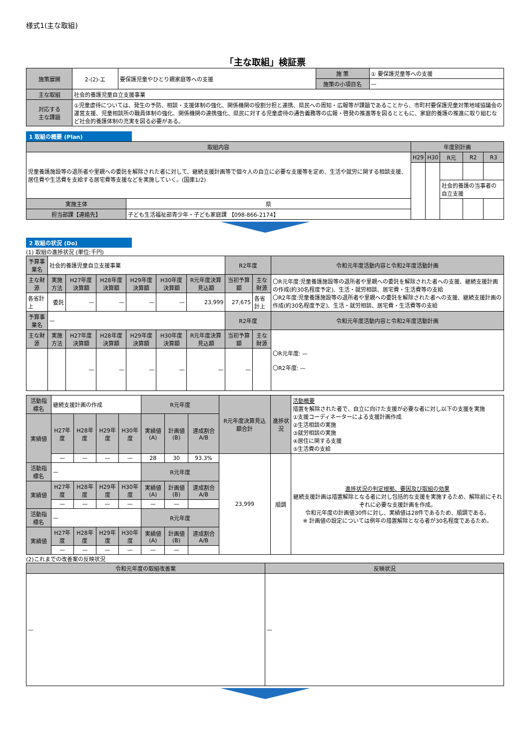様式1(主な取組)
「主な取組」検証票
| 施策展開 | 2-(2)-エ | 要保護児童やひとり親家庭等への支援 | 施 策 | ① 要保護児童等への支援 |
| | | | 施策の小項目名 | — |
| 主な取組 | 社会的養護児童自立支援事業 | | | |
| 対応する 主な課題 | ①児童虐待については、発生の予防、相談・支援体制の強化、関係機関の役割分担と連携、県民への周知・広報等が課題であることから、市町村要保護児童対策地域協議会の運営支援、児童相談所の職員体制の強化、関係機関の連携強化、県民に対する児童虐待の通告義務等の広報・啓発の推進等を図るとともに、家庭的養護の推進に取り組むなど社会的養護体制の充実を図る必要がある。 | | | |
1 取組の概要 (Plan)
| 取組内容 | | 年度別計画 | | | | |
| --- | --- | --- | --- | --- | --- | --- |
| 児童養護施設等の退所者や里親への委託を解除された者に対して、継続支援計画等で個々人の自立に必要な支援等を定め、生活や就労に関する相談支援、居住費や生活費を支給する居宅費等支援などを実施していく。(国庫1/2) | | H29 | H30 | R元 | R2 | R3 |
| | | | | 社会的養護の当事者の自立支援 | | |
| 実施主体 | 県 | | | | | |
| 担当部課【連絡先】 | 子ども生活福祉部青少年・子ども家庭課 【098-866-2174】 | | | | | |
2 取組の状況 (Do)
(1) 取組の進捗状況 (単位:千円)
| 予算事業名 | 社会的養護児童自立支援事業 | | | | | | R2年度 | | 令和元年度活動内容と令和2年度活動計画 |
| 主な財源 | 実施方法 | H27年度決算額 | H28年度決算額 | H29年度決算額 | H30年度決算額 | R元年度決算見込額 | 当初予算額 | 主な財源 | 〇R元年度:児童養護施設等の退所者や里親への委託を解除された者への支援、継続支援計画の作成(約30名程度予定)、生活・就労相談、居宅費・生活費等の支給 〇R2年度:児童養護施設等の退所者や里親への委託を解除された者への支援、継続支援計画の作成(約30名程度予定)、生活・就労相談、居宅費・生活費等の支給 |
| 各省計上 | 委託 | — | — | — | — | 23,999 | 27,675 | 各省計上 | |
| 予算事業名 | — | | | | | | R2年度 | | 令和元年度活動内容と令和2年度活動計画 |
| 主な財源 | 実施方法 | H27年度決算額 | H28年度決算額 | H29年度決算額 | H30年度決算額 | R元年度決算見込額 | 当初予算額 | 主な財源 | 〇R元年度: — 〇R2年度: — |
| | | — | — | — | — | — | — | | |
| 活動指標名 | 継続支援計画の作成 | | | | R元年度 | | | R元年度決算見込額合計 | 進捗状況 | 活動概要 措置を解除された者で、自立に向けた支援が必要な者に対し以下の支援を実施 ①支援コーディネーターによる支援計画作成 ②生活相談の実施 ③就労相談の実施 ④居住に関する支援 ⑤生活費の支給 |
| 実績値 | H27年度 | H28年度 | H29年度 | H30年度 | 実績値(A) | 計画値(B) | 達成割合A/B | | | |
| | — | — | — | — | 28 | 30 | 93.3% | 23,999 | 順調 | 進捗状況の判定根拠、要因及び取組の効果 継続支援計画は措置解除となる者に対し包括的な支援を実施するため、解除前にそれぞれに必要な支援計画を作成。 令和元年度の計画値30件に対し、実績値は28件であるため、順調である。 ※ 計画値の設定については例年の措置解除となる者が30名程度であるため。 |
| 活動指標名 | — | | | | R元年度 | | | | | |
| 実績値 | H27年度 | H28年度 | H29年度 | H30年度 | 実績値(A) | 計画値(B) | 達成割合A/B | | | |
| | — | — | — | — | — | — | | | | |
| 活動指標名 | — | | | | R元年度 | | | | | |
| 実績値 | H27年度 | H28年度 | H29年度 | H30年度 | 実績値(A) | 計画値(B) | 達成割合A/B | | | |
| | — | — | — | — | — | — | | | | |
(2)これまでの改善案の反映状況
| 令和元年度の取組改善案 | 反映状況 |
| --- | --- |
| — | — |